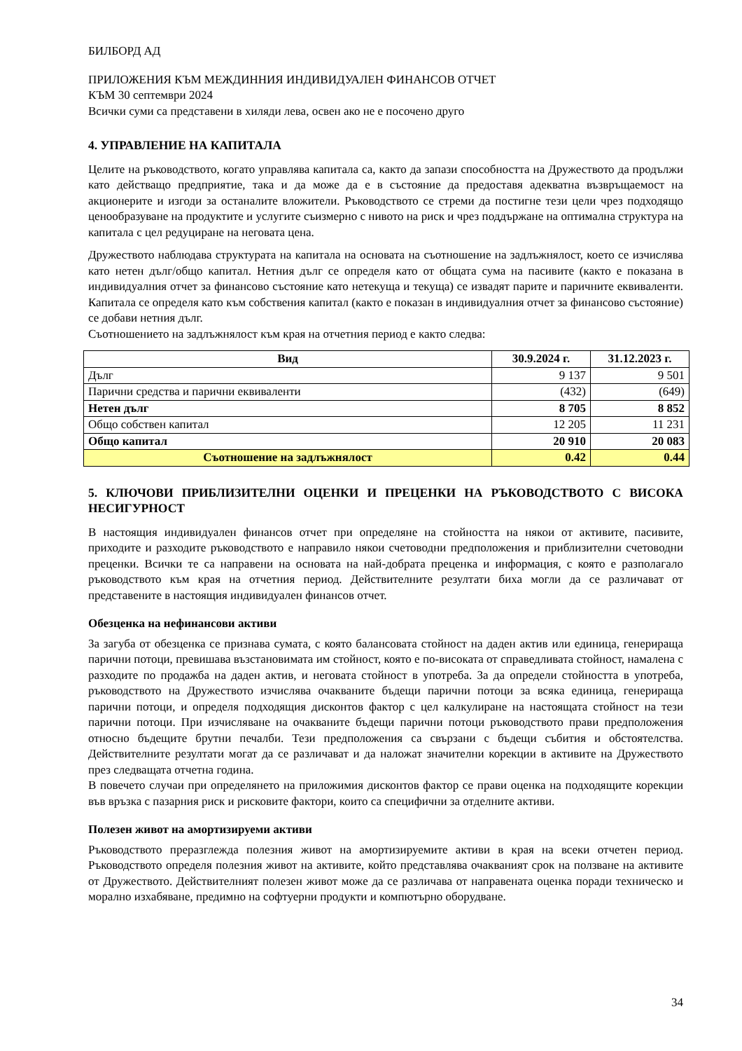БИЛБОРД АД
ПРИЛОЖЕНИЯ КЪМ МЕЖДИННИЯ ИНДИВИДУАЛЕН ФИНАНСОВ ОТЧЕТ
КЪМ 30 септември 2024
Всички суми са представени в хиляди лева, освен ако не е посочено друго
4. УПРАВЛЕНИЕ НА КАПИТАЛА
Целите на ръководството, когато управлява капитала са, както да запази способността на Дружеството да продължи като действащо предприятие, така и да може да е в състояние да предоставя адекватна възвръщаемост на акционерите и изгоди за останалите вложители. Ръководството се стреми да постигне тези цели чрез подходящо ценообразуване на продуктите и услугите съизмерно с нивото на риск и чрез поддържане на оптимална структура на капитала с цел редуциране на неговата цена.
Дружеството наблюдава структурата на капитала на основата на съотношение на задлъжнялост, което се изчислява като нетен дълг/общо капитал. Нетния дълг се определя като от общата сума на пасивите (както е показана в индивидуалния отчет за финансово състояние като нетекуща и текуща) се извадят парите и паричните еквиваленти. Капитала се определя като към собствения капитал (както е показан в индивидуалния отчет за финансово състояние) се добави нетния дълг.
Съотношението на задлъжнялост към края на отчетния период е както следва:
| Вид | 30.9.2024 г. | 31.12.2023 г. |
| --- | --- | --- |
| Дълг | 9 137 | 9 501 |
| Парични средства и парични еквиваленти | (432) | (649) |
| Нетен дълг | 8 705 | 8 852 |
| Общо собствен капитал | 12 205 | 11 231 |
| Общо капитал | 20 910 | 20 083 |
| Съотношение на задлъжнялост | 0.42 | 0.44 |
5. КЛЮЧОВИ ПРИБЛИЗИТЕЛНИ ОЦЕНКИ И ПРЕЦЕНКИ НА РЪКОВОДСТВОТО С ВИСОКА НЕСИГУРНОСТ
В настоящия индивидуален финансов отчет при определяне на стойността на някои от активите, пасивите, приходите и разходите ръководството е направило някои счетоводни предположения и приблизителни счетоводни преценки. Всички те са направени на основата на най-добрата преценка и информация, с която е разполагало ръководството към края на отчетния период. Действителните резултати биха могли да се различават от представените в настоящия индивидуален финансов отчет.
Обезценка на нефинансови активи
За загуба от обезценка се признава сумата, с която балансовата стойност на даден актив или единица, генерираща парични потоци, превишава възстановимата им стойност, която е по-високата от справедливата стойност, намалена с разходите по продажба на даден актив, и неговата стойност в употреба. За да определи стойността в употреба, ръководството на Дружеството изчислява очакваните бъдещи парични потоци за всяка единица, генерираща парични потоци, и определя подходящия дисконтов фактор с цел калкулиране на настоящата стойност на тези парични потоци. При изчисляване на очакваните бъдещи парични потоци ръководството прави предположения относно бъдещите брутни печалби. Тези предположения са свързани с бъдещи събития и обстоятелства. Действителните резултати могат да се различават и да наложат значителни корекции в активите на Дружеството през следващата отчетна година.
В повечето случаи при определянето на приложимия дисконтов фактор се прави оценка на подходящите корекции във връзка с пазарния риск и рисковите фактори, които са специфични за отделните активи.
Полезен живот на амортизируеми активи
Ръководството преразглежда полезния живот на амортизируемите активи в края на всеки отчетен период. Ръководството определя полезния живот на активите, който представлява очакваният срок на ползване на активите от Дружеството. Действителният полезен живот може да се различава от направената оценка поради техническо и морално изхабяване, предимно на софтуерни продукти и компютърно оборудване.
34